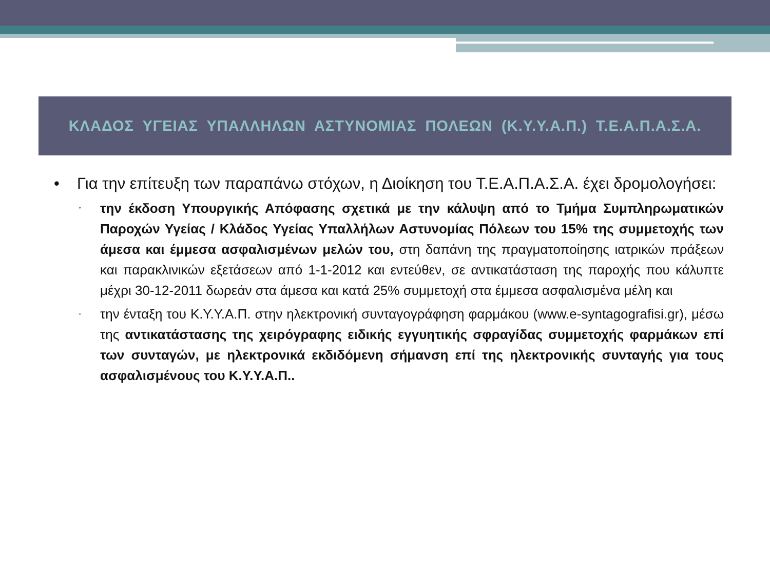ΚΛΑΔΟΣ ΥΓΕΙΑΣ ΥΠΑΛΛΗΛΩΝ ΑΣΤΥΝΟΜΙΑΣ ΠΟΛΕΩΝ (Κ.Υ.Υ.Α.Π.) Τ.Ε.Α.Π.Α.Σ.Α.
• Για την επίτευξη των παραπάνω στόχων, η Διοίκηση του Τ.Ε.Α.Π.Α.Σ.Α. έχει δρομολογήσει:
▫
την έκδοση Υπουργικής Απόφασης σχετικά με την κάλυψη από το Τμήμα Συμπληρωματικών Παροχών Υγείας / Κλάδος Υγείας Υπαλλήλων Αστυνομίας Πόλεων του 15% της συμμετοχής των άμεσα και έμμεσα ασφαλισμένων μελών του, στη δαπάνη της πραγματοποίησης ιατρικών πράξεων και παρακλινικών εξετάσεων από 1-1-2012 και εντεύθεν, σε αντικατάσταση της παροχής που κάλυπτε μέχρι 30-12-2011 δωρεάν στα άμεσα και κατά 25% συμμετοχή στα έμμεσα ασφαλισμένα μέλη και
▫
την ένταξη του Κ.Υ.Υ.Α.Π. στην ηλεκτρονική συνταγογράφηση φαρμάκου (www.e-syntagografisi.gr), μέσω της αντικατάστασης της χειρόγραφης ειδικής εγγυητικής σφραγίδας συμμετοχής φαρμάκων επί των συνταγών, με ηλεκτρονικά εκδιδόμενη σήμανση επί της ηλεκτρονικής συνταγής για τους ασφαλισμένους του Κ.Υ.Υ.Α.Π..